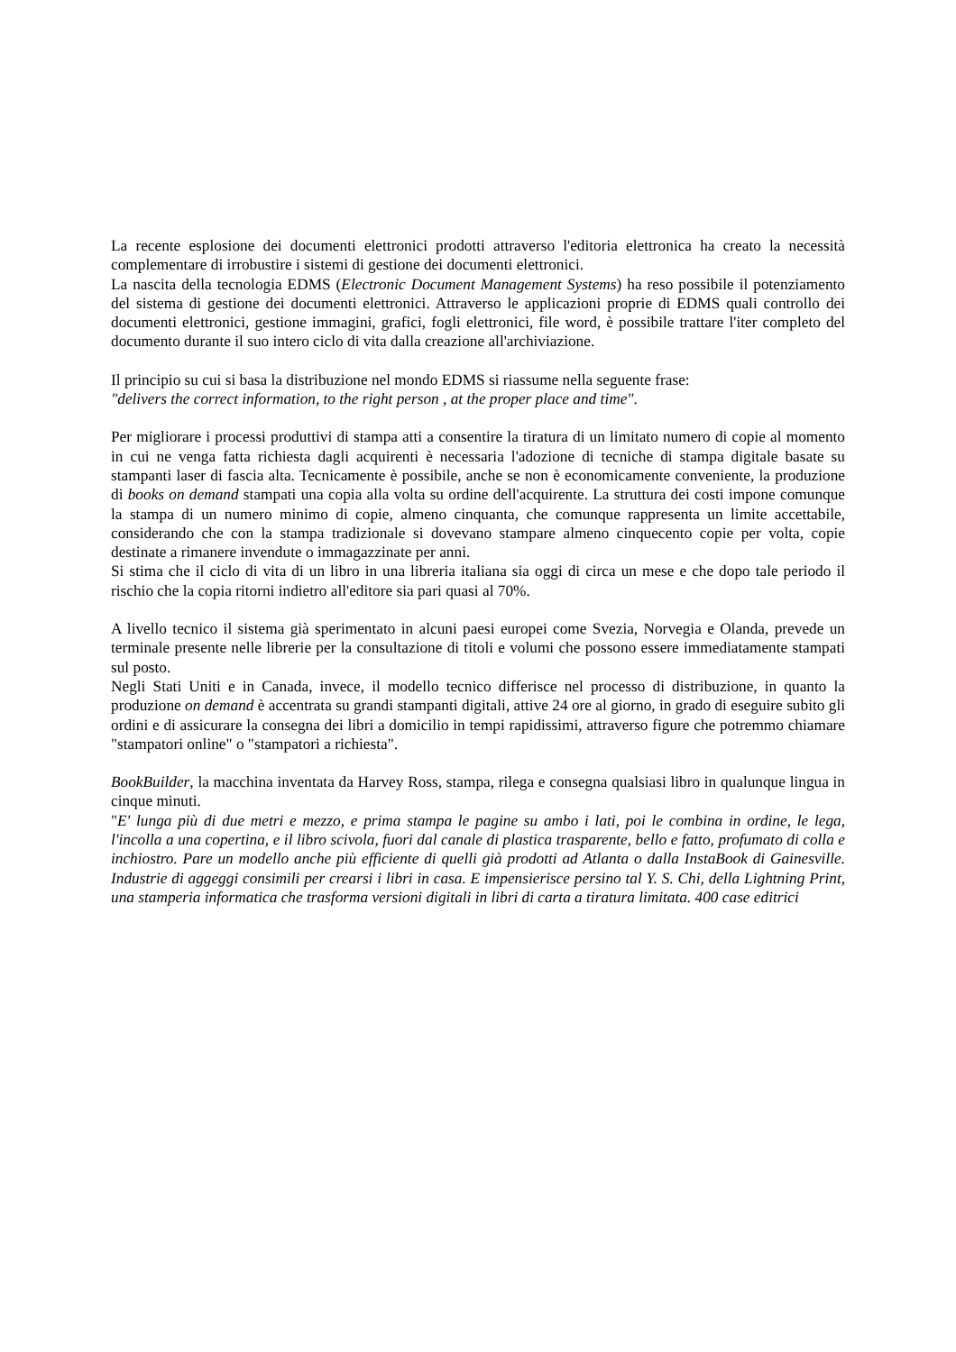La recente esplosione dei documenti elettronici prodotti attraverso l'editoria elettronica ha creato la necessità complementare di irrobustire i sistemi di gestione dei documenti elettronici.
La nascita della tecnologia EDMS (Electronic Document Management Systems) ha reso possibile il potenziamento del sistema di gestione dei documenti elettronici. Attraverso le applicazioni proprie di EDMS quali controllo dei documenti elettronici, gestione immagini, grafici, fogli elettronici, file word, è possibile trattare l'iter completo del documento durante il suo intero ciclo di vita dalla creazione all'archiviazione.
Il principio su cui si basa la distribuzione nel mondo EDMS si riassume nella seguente frase:
"delivers the correct information, to the right person , at the proper place and time".
Per migliorare i processi produttivi di stampa atti a consentire la tiratura di un limitato numero di copie al momento in cui ne venga fatta richiesta dagli acquirenti è necessaria l'adozione di tecniche di stampa digitale basate su stampanti laser di fascia alta. Tecnicamente è possibile, anche se non è economicamente conveniente, la produzione di books on demand stampati una copia alla volta su ordine dell'acquirente. La struttura dei costi impone comunque la stampa di un numero minimo di copie, almeno cinquanta, che comunque rappresenta un limite accettabile, considerando che con la stampa tradizionale si dovevano stampare almeno cinquecento copie per volta, copie destinate a rimanere invendute o immagazzinate per anni.
Si stima che il ciclo di vita di un libro in una libreria italiana sia oggi di circa un mese e che dopo tale periodo il rischio che la copia ritorni indietro all'editore sia pari quasi al 70%.
A livello tecnico il sistema già sperimentato in alcuni paesi europei come Svezia, Norvegia e Olanda, prevede un terminale presente nelle librerie per la consultazione di titoli e volumi che possono essere immediatamente stampati sul posto.
Negli Stati Uniti e in Canada, invece, il modello tecnico differisce nel processo di distribuzione, in quanto la produzione on demand è accentrata su grandi stampanti digitali, attive 24 ore al giorno, in grado di eseguire subito gli ordini e di assicurare la consegna dei libri a domicilio in tempi rapidissimi, attraverso figure che potremmo chiamare "stampatori online" o "stampatori a richiesta".
BookBuilder, la macchina inventata da Harvey Ross, stampa, rilega e consegna qualsiasi libro in qualunque lingua in cinque minuti.
"E' lunga più di due metri e mezzo, e prima stampa le pagine su ambo i lati, poi le combina in ordine, le lega, l'incolla a una copertina, e il libro scivola, fuori dal canale di plastica trasparente, bello e fatto, profumato di colla e inchiostro. Pare un modello anche più efficiente di quelli già prodotti ad Atlanta o dalla InstaBook di Gainesville. Industrie di aggeggi consimili per crearsi i libri in casa. E impensierisce persino tal Y. S. Chi, della Lightning Print, una stamperia informatica che trasforma versioni digitali in libri di carta a tiratura limitata. 400 case editrici